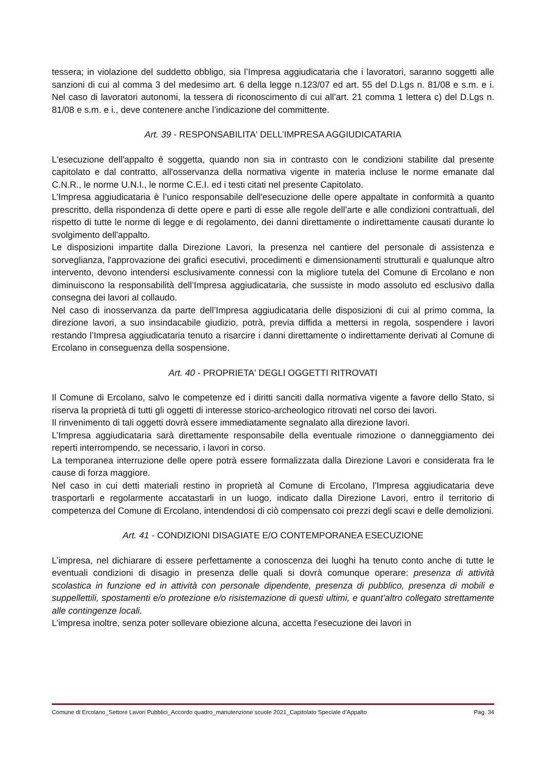tessera; in violazione del suddetto obbligo, sia l’Impresa aggiudicataria che i lavoratori, saranno soggetti alle sanzioni di cui al comma 3 del medesimo art. 6 della legge n.123/07 ed art. 55 del D.Lgs n. 81/08 e s.m. e i. Nel caso di lavoratori autonomi, la tessera di riconoscimento di cui all’art. 21 comma 1 lettera c) del D.Lgs n. 81/08 e s.m. e i., deve contenere anche l’indicazione del committente.
Art. 39 - RESPONSABILITA' DELL’IMPRESA AGGIUDICATARIA
L'esecuzione dell'appalto è soggetta, quando non sia in contrasto con le condizioni stabilite dal presente capitolato e dal contratto, all'osservanza della normativa vigente in materia incluse le norme emanate dal C.N.R., le norme U.N.I., le norme C.E.I. ed i testi citati nel presente Capitolato.
L’Impresa aggiudicataria è l’unico responsabile dell'esecuzione delle opere appaltate in conformità a quanto prescritto, della rispondenza di dette opere e parti di esse alle regole dell’arte e alle condizioni contrattuali, del rispetto di tutte le norme di legge e di regolamento, dei danni direttamente o indirettamente causati durante lo svolgimento dell'appalto.
Le disposizioni impartite dalla Direzione Lavori, la presenza nel cantiere del personale di assistenza e sorveglianza, l'approvazione dei grafici esecutivi, procedimenti e dimensionamenti strutturali e qualunque altro intervento, devono intendersi esclusivamente connessi con la migliore tutela del Comune di Ercolano e non diminuiscono la responsabilità dell’Impresa aggiudicataria, che sussiste in modo assoluto ed esclusivo dalla consegna dei lavori al collaudo.
Nel caso di inosservanza da parte dell’Impresa aggiudicataria delle disposizioni di cui al primo comma, la direzione lavori, a suo insindacabile giudizio, potrà, previa diffida a mettersi in regola, sospendere i lavori restando l’Impresa aggiudicataria tenuto a risarcire i danni direttamente o indirettamente derivati al Comune di Ercolano in conseguenza della sospensione.
Art. 40 - PROPRIETA' DEGLI OGGETTI RITROVATI
Il Comune di Ercolano, salvo le competenze ed i diritti sanciti dalla normativa vigente a favore dello Stato, si riserva la proprietà di tutti gli oggetti di interesse storico-archeologico ritrovati nel corso dei lavori.
Il rinvenimento di tali oggetti dovrà essere immediatamente segnalato alla direzione lavori.
L’Impresa aggiudicataria sarà direttamente responsabile della eventuale rimozione o danneggiamento dei reperti interrompendo, se necessario, i lavori in corso.
La temporanea interruzione delle opere potrà essere formalizzata dalla Direzione Lavori e considerata fra le cause di forza maggiore.
Nel caso in cui detti materiali restino in proprietà al Comune di Ercolano, l’Impresa aggiudicataria deve trasportarli e regolarmente accatastarli in un luogo, indicato dalla Direzione Lavori, entro il territorio di competenza del Comune di Ercolano, intendendosi di ciò compensato coi prezzi degli scavi e delle demolizioni.
Art. 41 - CONDIZIONI DISAGIATE E/O CONTEMPORANEA ESECUZIONE
L’impresa, nel dichiarare di essere perfettamente a conoscenza dei luoghi ha tenuto conto anche di tutte le eventuali condizioni di disagio in presenza delle quali si dovrà comunque operare: presenza di attività scolastica in funzione ed in attività con personale dipendente, presenza di pubblico, presenza di mobili e suppellettili, spostamenti e/o protezione e/o risistemazione di questi ultimi, e quant’altro collegato strettamente alle contingenze locali.
L’impresa inoltre, senza poter sollevare obiezione alcuna, accetta l’esecuzione dei lavori in
Comune di Ercolano_Settore Lavori Pubblici_Accordo quadro_manutenzione scuole 2021_Capitolato Speciale d’Appalto Pag. 34